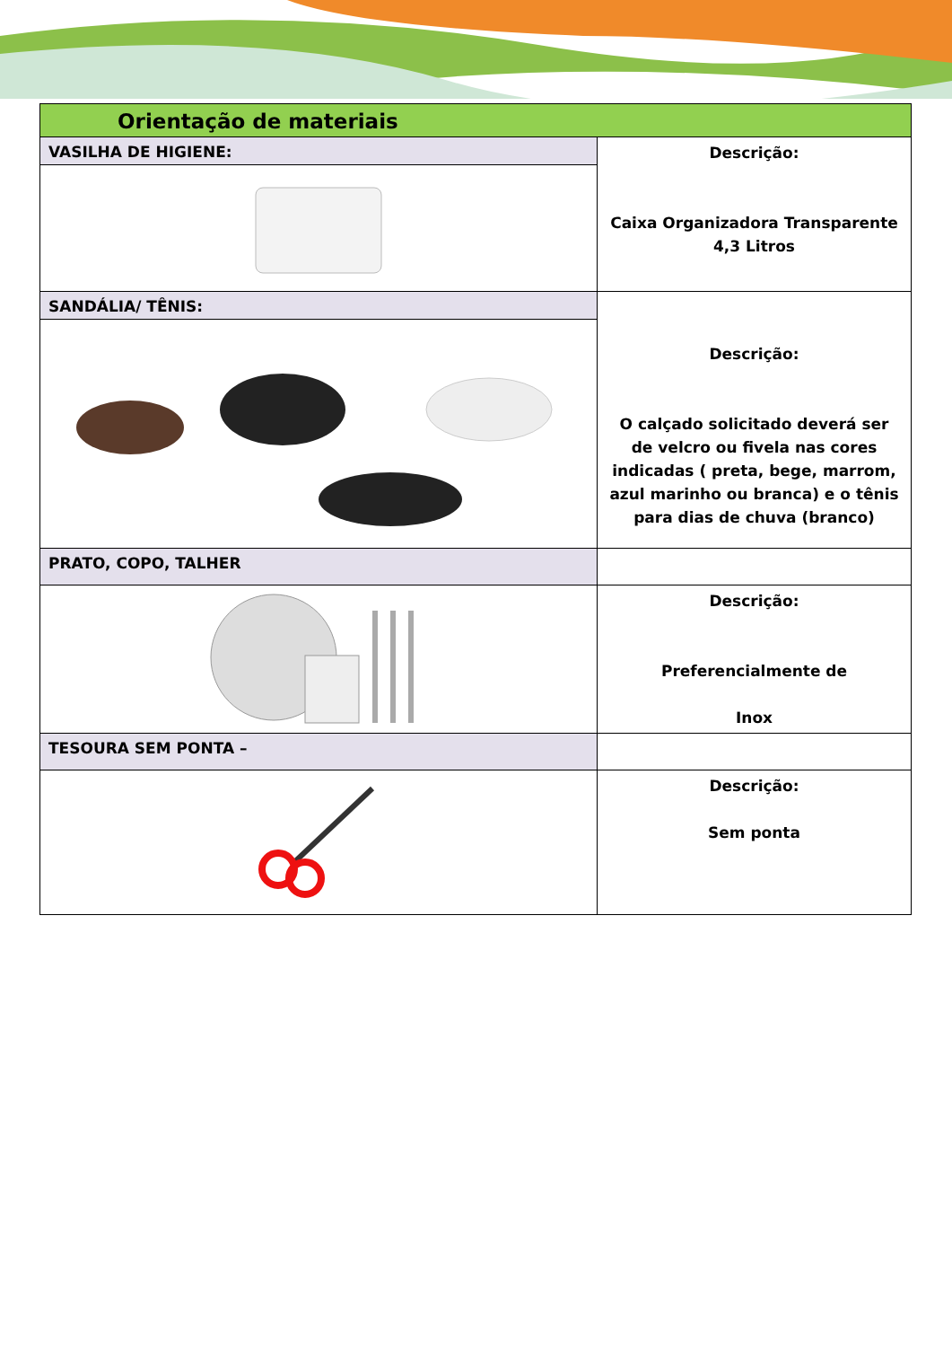| Orientação de materiais | |
| VASILHA DE HIGIENE: | Descrição: Caixa Organizadora Transparente 4,3 Litros |
| SANDÁLIA/ TÊNIS: | Descrição: O calçado solicitado deverá ser de velcro ou fivela nas cores indicadas ( preta, bege, marrom, azul marinho ou branca) e o tênis para dias de chuva (branco) |
| PRATO, COPO, TALHER | |
| | Descrição: Preferencialmente de Inox |
| TESOURA SEM PONTA – | |
| | Descrição: Sem ponta |